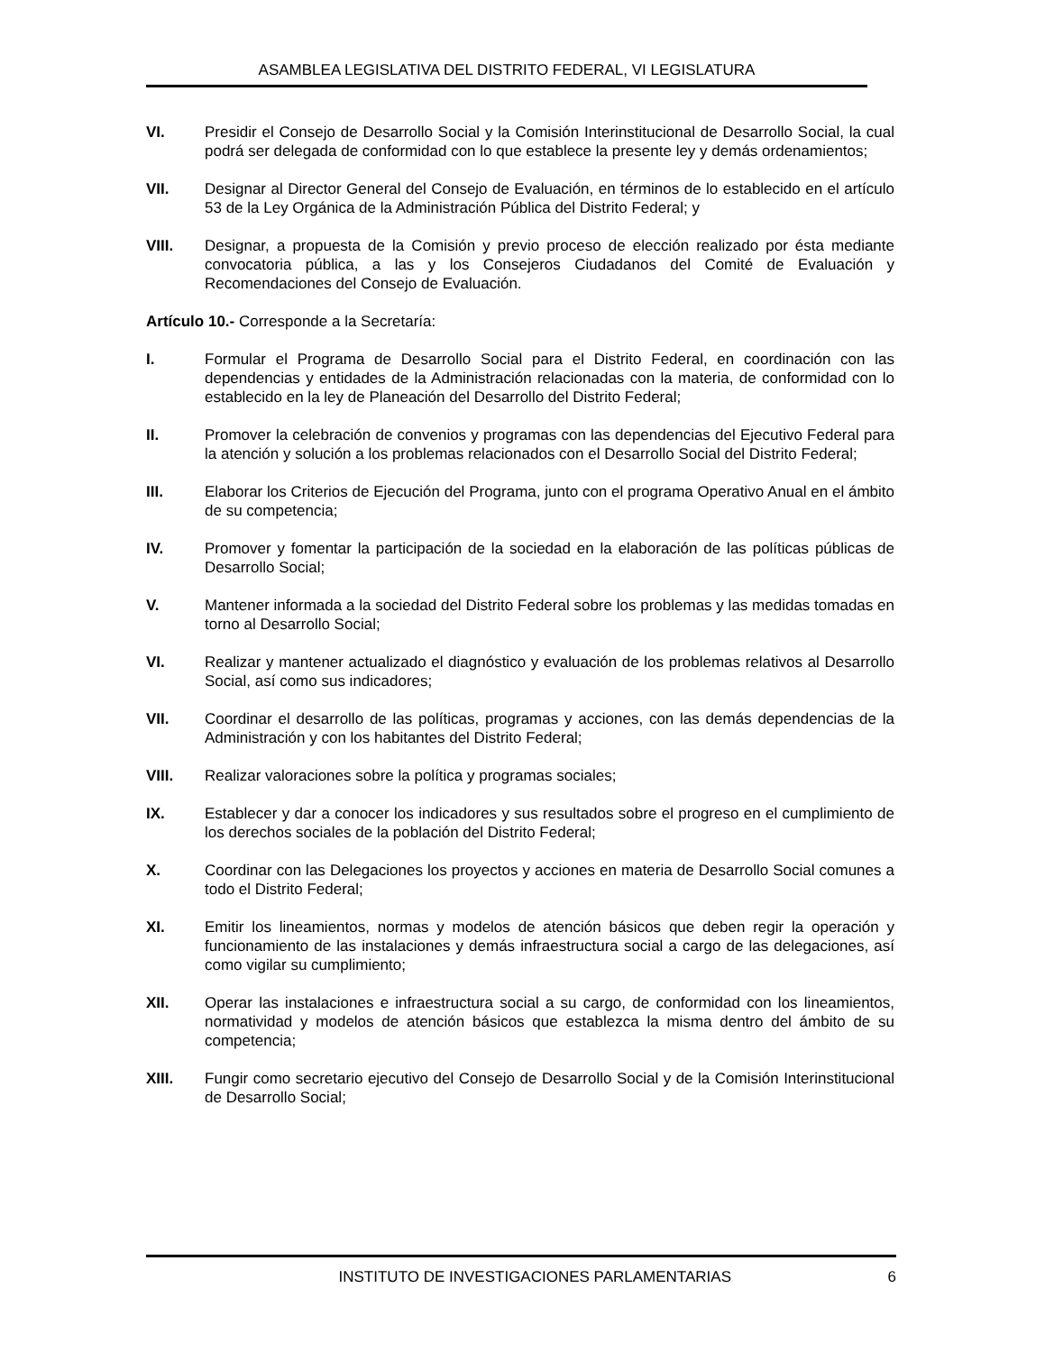ASAMBLEA LEGISLATIVA DEL DISTRITO FEDERAL, VI LEGISLATURA
VI. Presidir el Consejo de Desarrollo Social y la Comisión Interinstitucional de Desarrollo Social, la cual podrá ser delegada de conformidad con lo que establece la presente ley y demás ordenamientos;
VII. Designar al Director General del Consejo de Evaluación, en términos de lo establecido en el artículo 53 de la Ley Orgánica de la Administración Pública del Distrito Federal; y
VIII. Designar, a propuesta de la Comisión y previo proceso de elección realizado por ésta mediante convocatoria pública, a las y los Consejeros Ciudadanos del Comité de Evaluación y Recomendaciones del Consejo de Evaluación.
Artículo 10.- Corresponde a la Secretaría:
I. Formular el Programa de Desarrollo Social para el Distrito Federal, en coordinación con las dependencias y entidades de la Administración relacionadas con la materia, de conformidad con lo establecido en la ley de Planeación del Desarrollo del Distrito Federal;
II. Promover la celebración de convenios y programas con las dependencias del Ejecutivo Federal para la atención y solución a los problemas relacionados con el Desarrollo Social del Distrito Federal;
III. Elaborar los Criterios de Ejecución del Programa, junto con el programa Operativo Anual en el ámbito de su competencia;
IV. Promover y fomentar la participación de la sociedad en la elaboración de las políticas públicas de Desarrollo Social;
V. Mantener informada a la sociedad del Distrito Federal sobre los problemas y las medidas tomadas en torno al Desarrollo Social;
VI. Realizar y mantener actualizado el diagnóstico y evaluación de los problemas relativos al Desarrollo Social, así como sus indicadores;
VII. Coordinar el desarrollo de las políticas, programas y acciones, con las demás dependencias de la Administración y con los habitantes del Distrito Federal;
VIII. Realizar valoraciones sobre la política y programas sociales;
IX. Establecer y dar a conocer los indicadores y sus resultados sobre el progreso en el cumplimiento de los derechos sociales de la población del Distrito Federal;
X. Coordinar con las Delegaciones los proyectos y acciones en materia de Desarrollo Social comunes a todo el Distrito Federal;
XI. Emitir los lineamientos, normas y modelos de atención básicos que deben regir la operación y funcionamiento de las instalaciones y demás infraestructura social a cargo de las delegaciones, así como vigilar su cumplimiento;
XII. Operar las instalaciones e infraestructura social a su cargo, de conformidad con los lineamientos, normatividad y modelos de atención básicos que establezca la misma dentro del ámbito de su competencia;
XIII. Fungir como secretario ejecutivo del Consejo de Desarrollo Social y de la Comisión Interinstitucional de Desarrollo Social;
INSTITUTO DE INVESTIGACIONES PARLAMENTARIAS 6